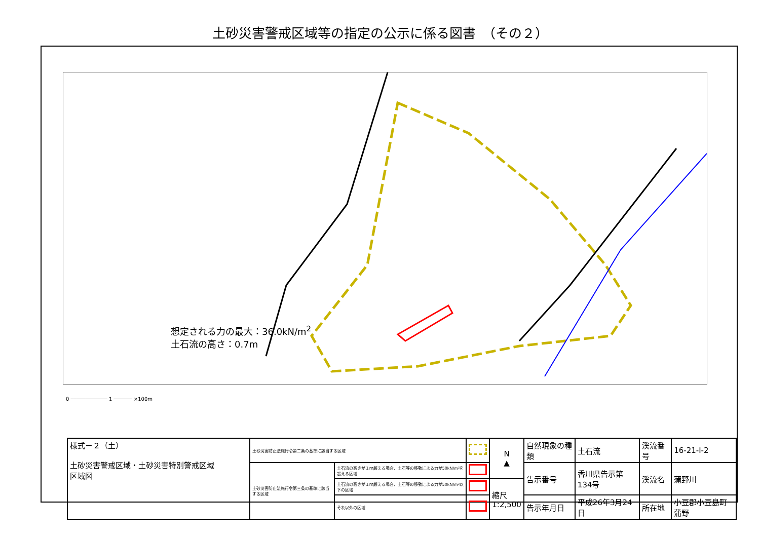土砂災害警戒区域等の指定の公示に係る図書　（その２）
想定される力の最大：36.0kN/m<sup>2</sup>
土石流の高さ：0.7m
0 ──────────── 1 ────── ×100m
| 様式－２（土） 土砂災害警戒区域・土砂災害特別警戒区域 区域図 | 土砂災害防止法施行令第二条の基準に該当する区域 | | | N ▲ | 自然現象の種類 | 土石流 | 渓流番号 | 16-21-Ⅰ-2 |
| | 土砂災害防止法施行令第三条の基準に該当する区域 | 土石流の高さが１ｍ超える場合、土石等の移動による力が50kN/m²を超える区域 | | | 告示番号 | 香川県告示第134号 | 渓流名 | 蒲野川 |
| | | 土石流の高さが１ｍ超える場合、土石等の移動による力が50kN/m²以下の区域 | | 縮尺 1:2,500 | | | | |
| | | それ以外の区域 | | | 告示年月日 | 平成26年3月24日 | 所在地 | 小豆郡小豆島町蒲野 |